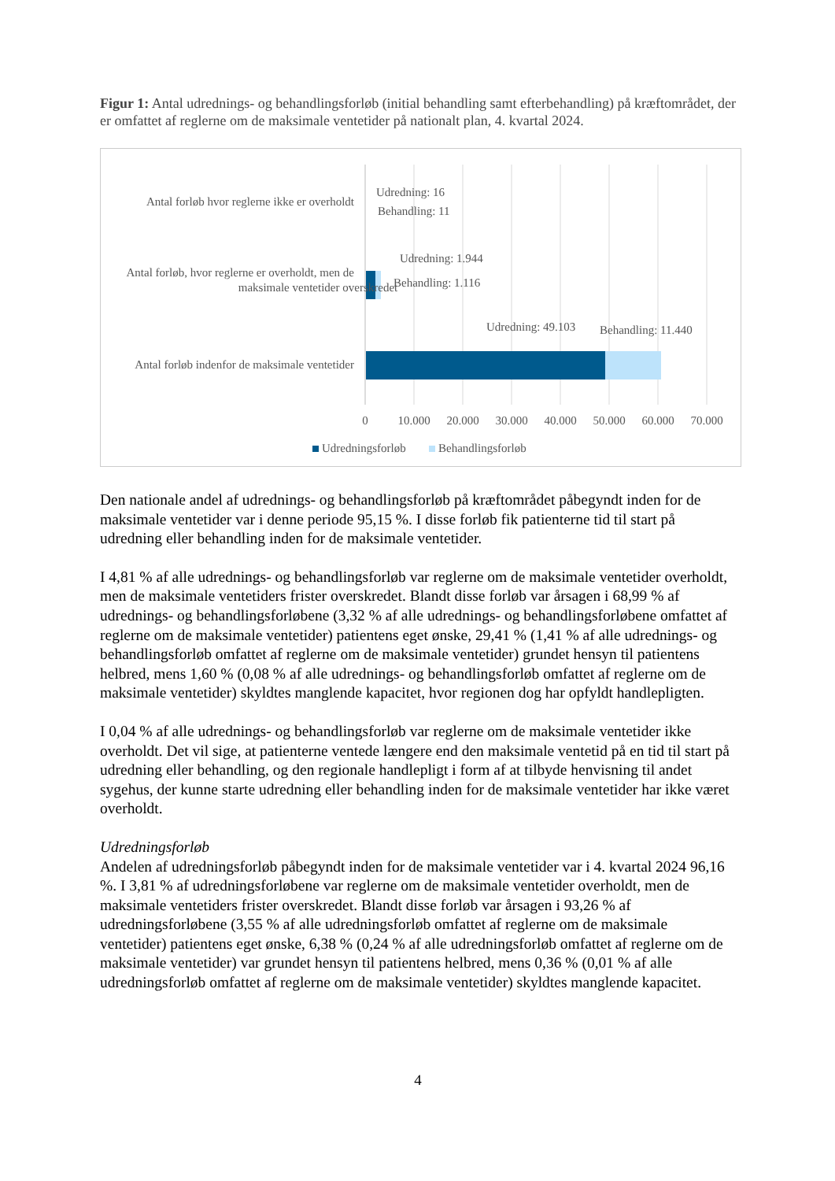Figur 1: Antal udrednings- og behandlingsforløb (initial behandling samt efterbehandling) på kræftområdet, der er omfattet af reglerne om de maksimale ventetider på nationalt plan, 4. kvartal 2024.
Antal forløb hvor reglerne ikke er overholdt
Antal forløb, hvor reglerne er overholdt, men de
maksimale ventetider overskredet
Antal forløb indenfor de maksimale ventetider
Udredning: 16
Behandling: 11
Udredning: 1.944
Behandling: 1.116
Udredning: 49.103
Behandling: 11.440
0
10.000
20.000
30.000
40.000
50.000
60.000
70.000
Udredningsforløb
Behandlingsforløb
Den nationale andel af udrednings- og behandlingsforløb på kræftområdet påbegyndt inden for de maksimale ventetider var i denne periode 95,15 %. I disse forløb fik patienterne tid til start på udredning eller behandling inden for de maksimale ventetider.
I 4,81 % af alle udrednings- og behandlingsforløb var reglerne om de maksimale ventetider overholdt, men de maksimale ventetiders frister overskredet. Blandt disse forløb var årsagen i 68,99 % af udrednings- og behandlingsforløbene (3,32 % af alle udrednings- og behandlingsforløbene omfattet af reglerne om de maksimale ventetider) patientens eget ønske, 29,41 % (1,41 % af alle udrednings- og behandlingsforløb omfattet af reglerne om de maksimale ventetider) grundet hensyn til patientens helbred, mens 1,60 % (0,08 % af alle udrednings- og behandlingsforløb omfattet af reglerne om de maksimale ventetider) skyldtes manglende kapacitet, hvor regionen dog har opfyldt handlepligten.
I 0,04 % af alle udrednings- og behandlingsforløb var reglerne om de maksimale ventetider ikke overholdt. Det vil sige, at patienterne ventede længere end den maksimale ventetid på en tid til start på udredning eller behandling, og den regionale handlepligt i form af at tilbyde henvisning til andet sygehus, der kunne starte udredning eller behandling inden for de maksimale ventetider har ikke været overholdt.
Udredningsforløb
Andelen af udredningsforløb påbegyndt inden for de maksimale ventetider var i 4. kvartal 2024 96,16 %. I 3,81 % af udredningsforløbene var reglerne om de maksimale ventetider overholdt, men de maksimale ventetiders frister overskredet. Blandt disse forløb var årsagen i 93,26 % af udredningsforløbene (3,55 % af alle udredningsforløb omfattet af reglerne om de maksimale ventetider) patientens eget ønske, 6,38 % (0,24 % af alle udredningsforløb omfattet af reglerne om de maksimale ventetider) var grundet hensyn til patientens helbred, mens 0,36 % (0,01 % af alle udredningsforløb omfattet af reglerne om de maksimale ventetider) skyldtes manglende kapacitet.
4